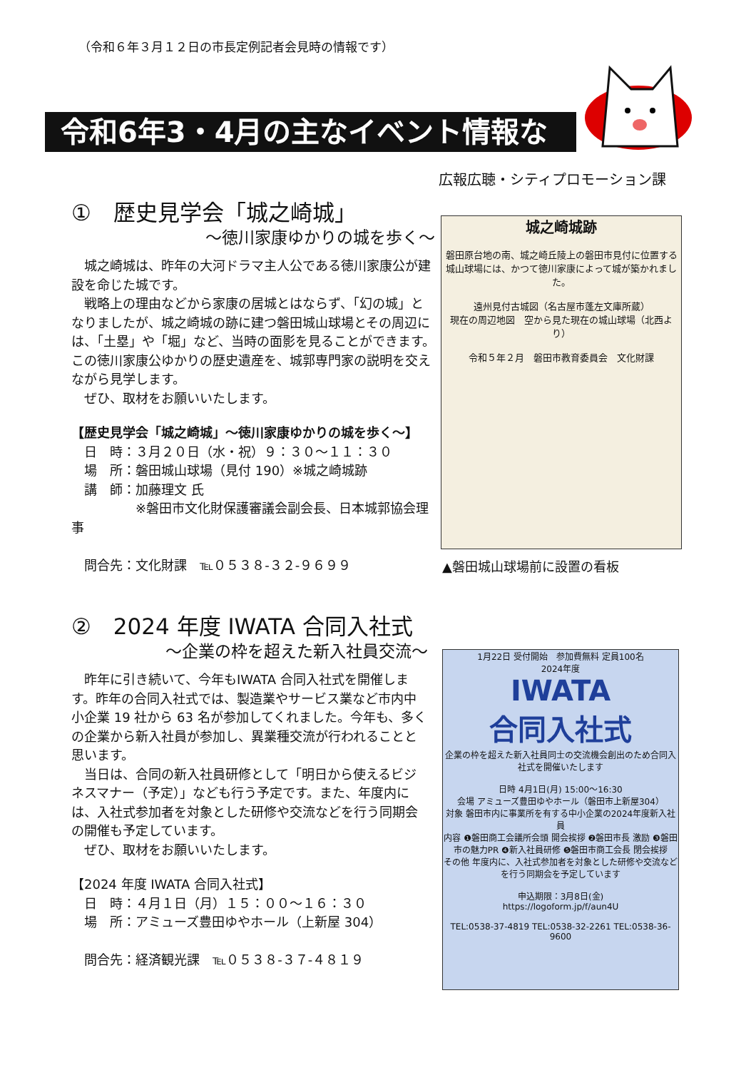（令和６年３月１２日の市長定例記者会見時の情報です）
令和6年3・4月の主なイベント情報など
広報広聴・シティプロモーション課
①　歴史見学会「城之崎城」
～徳川家康ゆかりの城を歩く～
城之崎城は、昨年の大河ドラマ主人公である徳川家康公が建設を命じた城です。
戦略上の理由などから家康の居城とはならず、「幻の城」となりましたが、城之崎城の跡に建つ磐田城山球場とその周辺には、「土塁」や「堀」など、当時の面影を見ることができます。この徳川家康公ゆかりの歴史遺産を、城郭専門家の説明を交えながら見学します。
ぜひ、取材をお願いいたします。
【歴史見学会「城之崎城」～徳川家康ゆかりの城を歩く～】
　日　時：３月２０日（水・祝）９：３０～１１：３０
　場　所：磐田城山球場（見付 190）※城之崎城跡
　講　師：加藤理文 氏
　　　　　※磐田市文化財保護審議会副会長、日本城郭協会理事
　問合先：文化財課　℡０５３８-３２-９６９９
城之崎城跡
磐田原台地の南、城之崎丘陵上の磐田市見付に位置する城山球場には、かつて徳川家康によって城が築かれました。
遠州見付古城図（名古屋市蓬左文庫所蔵）
現在の周辺地図　空から見た現在の城山球場（北西より）
令和５年２月　磐田市教育委員会　文化財課
▲磐田城山球場前に設置の看板
②　2024 年度 IWATA 合同入社式
～企業の枠を超えた新入社員交流～
昨年に引き続いて、今年もIWATA 合同入社式を開催します。昨年の合同入社式では、製造業やサービス業など市内中小企業 19 社から 63 名が参加してくれました。今年も、多くの企業から新入社員が参加し、異業種交流が行われることと思います。
当日は、合同の新入社員研修として「明日から使えるビジネスマナー（予定）」なども行う予定です。また、年度内には、入社式参加者を対象とした研修や交流などを行う同期会の開催も予定しています。
ぜひ、取材をお願いいたします。
【2024 年度 IWATA 合同入社式】
　日　時：４月１日（月）１５：００～１６：３０
　場　所：アミューズ豊田ゆやホール（上新屋 304）
　問合先：経済観光課　℡０５３８-３７-４８１９
1月22日 受付開始　参加費無料 定員100名
2024年度
IWATA
合同入社式
企業の枠を超えた新入社員同士の交流機会創出のため合同入社式を開催いたします
日時 4月1日(月) 15:00～16:30
会場 アミューズ豊田ゆやホール（磐田市上新屋304）
対象 磐田市内に事業所を有する中小企業の2024年度新入社員
内容 ❶磐田商工会議所会頭 開会挨拶 ❷磐田市長 激励 ❸磐田市の魅力PR ❹新入社員研修 ❺磐田市商工会長 閉会挨拶
その他 年度内に、入社式参加者を対象とした研修や交流などを行う同期会を予定しています
申込期限：3月8日(金)
https://logoform.jp/f/aun4U
TEL:0538-37-4819 TEL:0538-32-2261 TEL:0538-36-9600